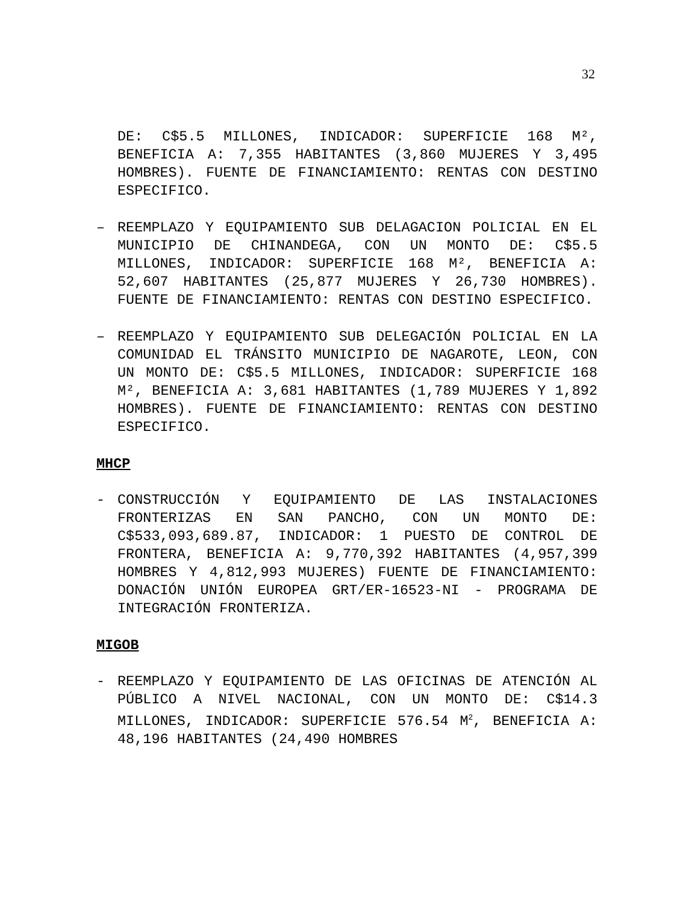32
DE: C$5.5 MILLONES, INDICADOR: SUPERFICIE 168 M², BENEFICIA A: 7,355 HABITANTES (3,860 MUJERES Y 3,495 HOMBRES). FUENTE DE FINANCIAMIENTO: RENTAS CON DESTINO ESPECIFICO.
– REEMPLAZO Y EQUIPAMIENTO SUB DELAGACION POLICIAL EN EL MUNICIPIO DE CHINANDEGA, CON UN MONTO DE: C$5.5 MILLONES, INDICADOR: SUPERFICIE 168 M², BENEFICIA A: 52,607 HABITANTES (25,877 MUJERES Y 26,730 HOMBRES). FUENTE DE FINANCIAMIENTO: RENTAS CON DESTINO ESPECIFICO.
– REEMPLAZO Y EQUIPAMIENTO SUB DELEGACIÓN POLICIAL EN LA COMUNIDAD EL TRÁNSITO MUNICIPIO DE NAGAROTE, LEON, CON UN MONTO DE: C$5.5 MILLONES, INDICADOR: SUPERFICIE 168 M², BENEFICIA A: 3,681 HABITANTES (1,789 MUJERES Y 1,892 HOMBRES). FUENTE DE FINANCIAMIENTO: RENTAS CON DESTINO ESPECIFICO.
MHCP
- CONSTRUCCIÓN Y EQUIPAMIENTO DE LAS INSTALACIONES FRONTERIZAS EN SAN PANCHO, CON UN MONTO DE: C$533,093,689.87, INDICADOR: 1 PUESTO DE CONTROL DE FRONTERA, BENEFICIA A: 9,770,392 HABITANTES (4,957,399 HOMBRES Y 4,812,993 MUJERES) FUENTE DE FINANCIAMIENTO: DONACIÓN UNIÓN EUROPEA GRT/ER-16523-NI - PROGRAMA DE INTEGRACIÓN FRONTERIZA.
MIGOB
- REEMPLAZO Y EQUIPAMIENTO DE LAS OFICINAS DE ATENCIÓN AL PÚBLICO A NIVEL NACIONAL, CON UN MONTO DE: C$14.3 MILLONES, INDICADOR: SUPERFICIE 576.54 M<sup>2</sup>, BENEFICIA A: 48,196 HABITANTES (24,490 HOMBRES